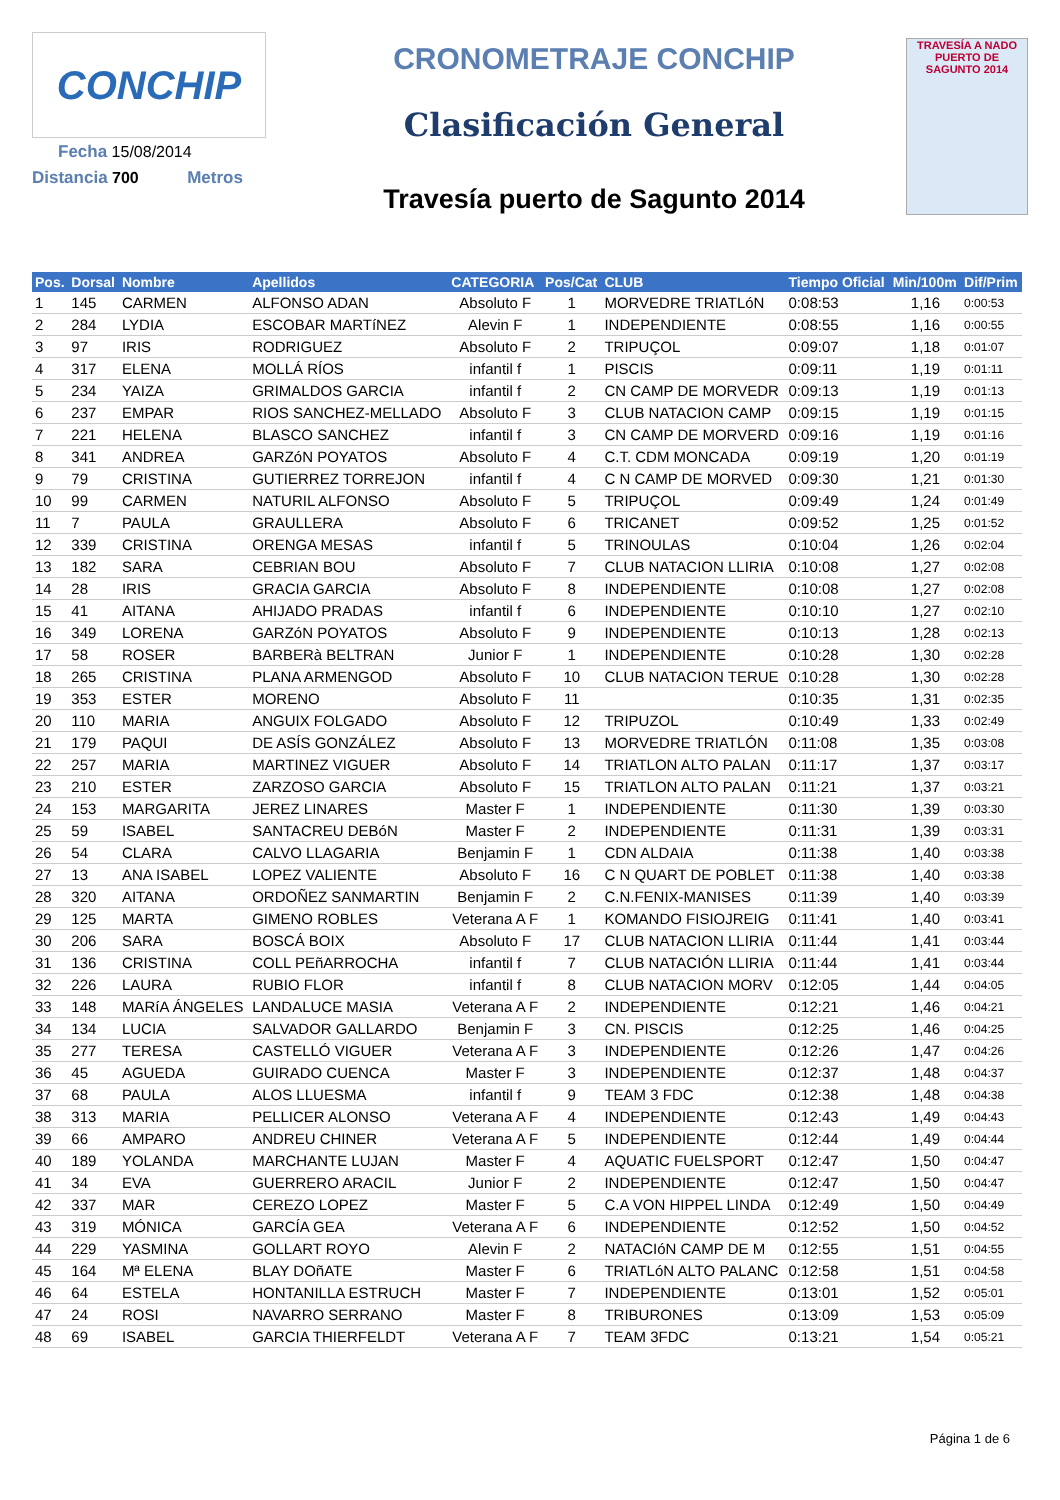CONCHIP
Fecha 15/08/2014
Distancia 700 Metros
CRONOMETRAJE CONCHIP
Clasificación General
Travesía puerto de Sagunto 2014
TRAVESÍA A NADO PUERTO DE SAGUNTO 2014
| Pos. | Dorsal | Nombre | Apellidos | CATEGORIA | Pos/Cat | CLUB | Tiempo Oficial | Min/100m | Dif/Prim |
| --- | --- | --- | --- | --- | --- | --- | --- | --- | --- |
| 1 | 145 | CARMEN | ALFONSO ADAN | Absoluto F | 1 | MORVEDRE TRIATLóN | 0:08:53 | 1,16 | 0:00:53 |
| 2 | 284 | LYDIA | ESCOBAR MARTíNEZ | Alevin F | 1 | INDEPENDIENTE | 0:08:55 | 1,16 | 0:00:55 |
| 3 | 97 | IRIS | RODRIGUEZ | Absoluto F | 2 | TRIPUÇOL | 0:09:07 | 1,18 | 0:01:07 |
| 4 | 317 | ELENA | MOLLÁ RÍOS | infantil f | 1 | PISCIS | 0:09:11 | 1,19 | 0:01:11 |
| 5 | 234 | YAIZA | GRIMALDOS GARCIA | infantil f | 2 | CN CAMP DE MORVEDR | 0:09:13 | 1,19 | 0:01:13 |
| 6 | 237 | EMPAR | RIOS SANCHEZ-MELLADO | Absoluto F | 3 | CLUB NATACION CAMP | 0:09:15 | 1,19 | 0:01:15 |
| 7 | 221 | HELENA | BLASCO SANCHEZ | infantil f | 3 | CN CAMP DE MORVERD | 0:09:16 | 1,19 | 0:01:16 |
| 8 | 341 | ANDREA | GARZóN POYATOS | Absoluto F | 4 | C.T. CDM MONCADA | 0:09:19 | 1,20 | 0:01:19 |
| 9 | 79 | CRISTINA | GUTIERREZ TORREJON | infantil f | 4 | C N CAMP DE MORVED | 0:09:30 | 1,21 | 0:01:30 |
| 10 | 99 | CARMEN | NATURIL ALFONSO | Absoluto F | 5 | TRIPUÇOL | 0:09:49 | 1,24 | 0:01:49 |
| 11 | 7 | PAULA | GRAULLERA | Absoluto F | 6 | TRICANET | 0:09:52 | 1,25 | 0:01:52 |
| 12 | 339 | CRISTINA | ORENGA MESAS | infantil f | 5 | TRINOULAS | 0:10:04 | 1,26 | 0:02:04 |
| 13 | 182 | SARA | CEBRIAN BOU | Absoluto F | 7 | CLUB NATACION LLIRIA | 0:10:08 | 1,27 | 0:02:08 |
| 14 | 28 | IRIS | GRACIA GARCIA | Absoluto F | 8 | INDEPENDIENTE | 0:10:08 | 1,27 | 0:02:08 |
| 15 | 41 | AITANA | AHIJADO PRADAS | infantil f | 6 | INDEPENDIENTE | 0:10:10 | 1,27 | 0:02:10 |
| 16 | 349 | LORENA | GARZóN POYATOS | Absoluto F | 9 | INDEPENDIENTE | 0:10:13 | 1,28 | 0:02:13 |
| 17 | 58 | ROSER | BARBERà BELTRAN | Junior F | 1 | INDEPENDIENTE | 0:10:28 | 1,30 | 0:02:28 |
| 18 | 265 | CRISTINA | PLANA ARMENGOD | Absoluto F | 10 | CLUB NATACION TERUE | 0:10:28 | 1,30 | 0:02:28 |
| 19 | 353 | ESTER | MORENO | Absoluto F | 11 | | 0:10:35 | 1,31 | 0:02:35 |
| 20 | 110 | MARIA | ANGUIX FOLGADO | Absoluto F | 12 | TRIPUZOL | 0:10:49 | 1,33 | 0:02:49 |
| 21 | 179 | PAQUI | DE ASÍS GONZÁLEZ | Absoluto F | 13 | MORVEDRE TRIATLÓN | 0:11:08 | 1,35 | 0:03:08 |
| 22 | 257 | MARIA | MARTINEZ VIGUER | Absoluto F | 14 | TRIATLON ALTO PALAN | 0:11:17 | 1,37 | 0:03:17 |
| 23 | 210 | ESTER | ZARZOSO GARCIA | Absoluto F | 15 | TRIATLON ALTO PALAN | 0:11:21 | 1,37 | 0:03:21 |
| 24 | 153 | MARGARITA | JEREZ LINARES | Master F | 1 | INDEPENDIENTE | 0:11:30 | 1,39 | 0:03:30 |
| 25 | 59 | ISABEL | SANTACREU DEBóN | Master F | 2 | INDEPENDIENTE | 0:11:31 | 1,39 | 0:03:31 |
| 26 | 54 | CLARA | CALVO LLAGARIA | Benjamin F | 1 | CDN ALDAIA | 0:11:38 | 1,40 | 0:03:38 |
| 27 | 13 | ANA ISABEL | LOPEZ VALIENTE | Absoluto F | 16 | C N QUART DE POBLET | 0:11:38 | 1,40 | 0:03:38 |
| 28 | 320 | AITANA | ORDOÑEZ SANMARTIN | Benjamin F | 2 | C.N.FENIX-MANISES | 0:11:39 | 1,40 | 0:03:39 |
| 29 | 125 | MARTA | GIMENO ROBLES | Veterana A F | 1 | KOMANDO FISIOJREIG | 0:11:41 | 1,40 | 0:03:41 |
| 30 | 206 | SARA | BOSCÁ BOIX | Absoluto F | 17 | CLUB NATACION LLIRIA | 0:11:44 | 1,41 | 0:03:44 |
| 31 | 136 | CRISTINA | COLL PEñARROCHA | infantil f | 7 | CLUB NATACIÓN LLIRIA | 0:11:44 | 1,41 | 0:03:44 |
| 32 | 226 | LAURA | RUBIO FLOR | infantil f | 8 | CLUB NATACION MORV | 0:12:05 | 1,44 | 0:04:05 |
| 33 | 148 | MARíA ÁNGELES | LANDALUCE MASIA | Veterana A F | 2 | INDEPENDIENTE | 0:12:21 | 1,46 | 0:04:21 |
| 34 | 134 | LUCIA | SALVADOR GALLARDO | Benjamin F | 3 | CN. PISCIS | 0:12:25 | 1,46 | 0:04:25 |
| 35 | 277 | TERESA | CASTELLÓ VIGUER | Veterana A F | 3 | INDEPENDIENTE | 0:12:26 | 1,47 | 0:04:26 |
| 36 | 45 | AGUEDA | GUIRADO CUENCA | Master F | 3 | INDEPENDIENTE | 0:12:37 | 1,48 | 0:04:37 |
| 37 | 68 | PAULA | ALOS LLUESMA | infantil f | 9 | TEAM 3 FDC | 0:12:38 | 1,48 | 0:04:38 |
| 38 | 313 | MARIA | PELLICER ALONSO | Veterana A F | 4 | INDEPENDIENTE | 0:12:43 | 1,49 | 0:04:43 |
| 39 | 66 | AMPARO | ANDREU CHINER | Veterana A F | 5 | INDEPENDIENTE | 0:12:44 | 1,49 | 0:04:44 |
| 40 | 189 | YOLANDA | MARCHANTE LUJAN | Master F | 4 | AQUATIC FUELSPORT | 0:12:47 | 1,50 | 0:04:47 |
| 41 | 34 | EVA | GUERRERO ARACIL | Junior F | 2 | INDEPENDIENTE | 0:12:47 | 1,50 | 0:04:47 |
| 42 | 337 | MAR | CEREZO LOPEZ | Master F | 5 | C.A VON HIPPEL LINDA | 0:12:49 | 1,50 | 0:04:49 |
| 43 | 319 | MÓNICA | GARCÍA GEA | Veterana A F | 6 | INDEPENDIENTE | 0:12:52 | 1,50 | 0:04:52 |
| 44 | 229 | YASMINA | GOLLART ROYO | Alevin F | 2 | NATACIóN CAMP DE M | 0:12:55 | 1,51 | 0:04:55 |
| 45 | 164 | Mª ELENA | BLAY DOñATE | Master F | 6 | TRIATLóN ALTO PALANC | 0:12:58 | 1,51 | 0:04:58 |
| 46 | 64 | ESTELA | HONTANILLA ESTRUCH | Master F | 7 | INDEPENDIENTE | 0:13:01 | 1,52 | 0:05:01 |
| 47 | 24 | ROSI | NAVARRO SERRANO | Master F | 8 | TRIBURONES | 0:13:09 | 1,53 | 0:05:09 |
| 48 | 69 | ISABEL | GARCIA THIERFELDT | Veterana A F | 7 | TEAM 3FDC | 0:13:21 | 1,54 | 0:05:21 |
Página 1 de 6